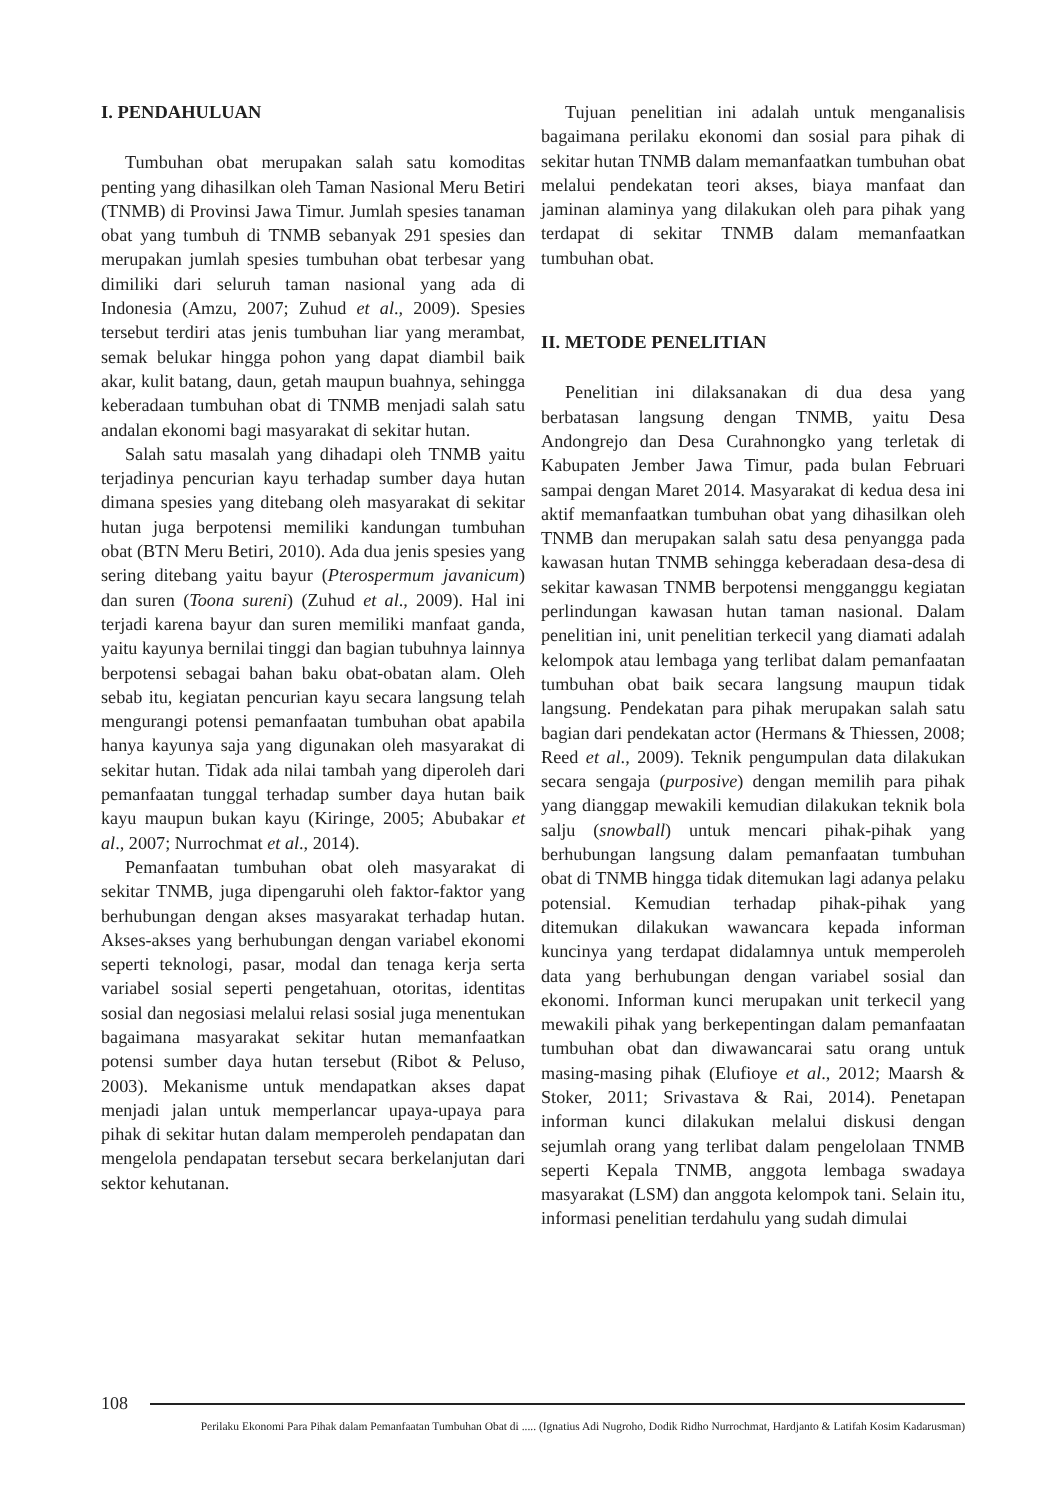I. PENDAHULUAN
Tumbuhan obat merupakan salah satu komoditas penting yang dihasilkan oleh Taman Nasional Meru Betiri (TNMB) di Provinsi Jawa Timur. Jumlah spesies tanaman obat yang tumbuh di TNMB sebanyak 291 spesies dan merupakan jumlah spesies tumbuhan obat terbesar yang dimiliki dari seluruh taman nasional yang ada di Indonesia (Amzu, 2007; Zuhud et al., 2009). Spesies tersebut terdiri atas jenis tumbuhan liar yang merambat, semak belukar hingga pohon yang dapat diambil baik akar, kulit batang, daun, getah maupun buahnya, sehingga keberadaan tumbuhan obat di TNMB menjadi salah satu andalan ekonomi bagi masyarakat di sekitar hutan.
Salah satu masalah yang dihadapi oleh TNMB yaitu terjadinya pencurian kayu terhadap sumber daya hutan dimana spesies yang ditebang oleh masyarakat di sekitar hutan juga berpotensi memiliki kandungan tumbuhan obat (BTN Meru Betiri, 2010). Ada dua jenis spesies yang sering ditebang yaitu bayur (Pterospermum javanicum) dan suren (Toona sureni) (Zuhud et al., 2009). Hal ini terjadi karena bayur dan suren memiliki manfaat ganda, yaitu kayunya bernilai tinggi dan bagian tubuhnya lainnya berpotensi sebagai bahan baku obat-obatan alam. Oleh sebab itu, kegiatan pencurian kayu secara langsung telah mengurangi potensi pemanfaatan tumbuhan obat apabila hanya kayunya saja yang digunakan oleh masyarakat di sekitar hutan. Tidak ada nilai tambah yang diperoleh dari pemanfaatan tunggal terhadap sumber daya hutan baik kayu maupun bukan kayu (Kiringe, 2005; Abubakar et al., 2007; Nurrochmat et al., 2014).
Pemanfaatan tumbuhan obat oleh masyarakat di sekitar TNMB, juga dipengaruhi oleh faktor-faktor yang berhubungan dengan akses masyarakat terhadap hutan. Akses-akses yang berhubungan dengan variabel ekonomi seperti teknologi, pasar, modal dan tenaga kerja serta variabel sosial seperti pengetahuan, otoritas, identitas sosial dan negosiasi melalui relasi sosial juga menentukan bagaimana masyarakat sekitar hutan memanfaatkan potensi sumber daya hutan tersebut (Ribot & Peluso, 2003). Mekanisme untuk mendapatkan akses dapat menjadi jalan untuk memperlancar upaya-upaya para pihak di sekitar hutan dalam memperoleh pendapatan dan mengelola pendapatan tersebut secara berkelanjutan dari sektor kehutanan.
Tujuan penelitian ini adalah untuk menganalisis bagaimana perilaku ekonomi dan sosial para pihak di sekitar hutan TNMB dalam memanfaatkan tumbuhan obat melalui pendekatan teori akses, biaya manfaat dan jaminan alaminya yang dilakukan oleh para pihak yang terdapat di sekitar TNMB dalam memanfaatkan tumbuhan obat.
II. METODE PENELITIAN
Penelitian ini dilaksanakan di dua desa yang berbatasan langsung dengan TNMB, yaitu Desa Andongrejo dan Desa Curahnongko yang terletak di Kabupaten Jember Jawa Timur, pada bulan Februari sampai dengan Maret 2014. Masyarakat di kedua desa ini aktif memanfaatkan tumbuhan obat yang dihasilkan oleh TNMB dan merupakan salah satu desa penyangga pada kawasan hutan TNMB sehingga keberadaan desa-desa di sekitar kawasan TNMB berpotensi mengganggu kegiatan perlindungan kawasan hutan taman nasional. Dalam penelitian ini, unit penelitian terkecil yang diamati adalah kelompok atau lembaga yang terlibat dalam pemanfaatan tumbuhan obat baik secara langsung maupun tidak langsung. Pendekatan para pihak merupakan salah satu bagian dari pendekatan actor (Hermans & Thiessen, 2008; Reed et al., 2009). Teknik pengumpulan data dilakukan secara sengaja (purposive) dengan memilih para pihak yang dianggap mewakili kemudian dilakukan teknik bola salju (snowball) untuk mencari pihak-pihak yang berhubungan langsung dalam pemanfaatan tumbuhan obat di TNMB hingga tidak ditemukan lagi adanya pelaku potensial. Kemudian terhadap pihak-pihak yang ditemukan dilakukan wawancara kepada informan kuncinya yang terdapat didalamnya untuk memperoleh data yang berhubungan dengan variabel sosial dan ekonomi. Informan kunci merupakan unit terkecil yang mewakili pihak yang berkepentingan dalam pemanfaatan tumbuhan obat dan diwawancarai satu orang untuk masing-masing pihak (Elufioye et al., 2012; Maarsh & Stoker, 2011; Srivastava & Rai, 2014). Penetapan informan kunci dilakukan melalui diskusi dengan sejumlah orang yang terlibat dalam pengelolaan TNMB seperti Kepala TNMB, anggota lembaga swadaya masyarakat (LSM) dan anggota kelompok tani. Selain itu, informasi penelitian terdahulu yang sudah dimulai
108
Perilaku Ekonomi Para Pihak dalam Pemanfaatan Tumbuhan Obat di ..... (Ignatius Adi Nugroho, Dodik Ridho Nurrochmat, Hardjanto & Latifah Kosim Kadarusman)